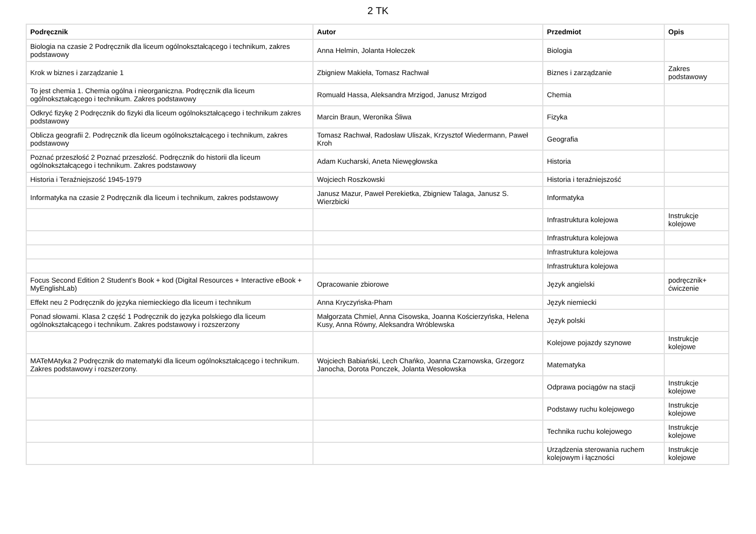2 TK
| Podręcznik | Autor | Przedmiot | Opis |
| --- | --- | --- | --- |
| Biologia na czasie 2 Podręcznik dla liceum ogólnokształcącego i technikum, zakres podstawowy | Anna Helmin, Jolanta Holeczek | Biologia | |
| Krok w biznes i zarządzanie 1 | Zbigniew Makieła, Tomasz Rachwał | Biznes i zarządzanie | Zakres podstawowy |
| To jest chemia 1. Chemia ogólna i nieorganiczna. Podręcznik dla liceum ogólnokształcącego i technikum. Zakres podstawowy | Romuald Hassa, Aleksandra Mrzigod, Janusz Mrzigod | Chemia | |
| Odkryć fizykę 2 Podręcznik do fizyki dla liceum ogólnokształcącego i technikum zakres podstawowy | Marcin Braun, Weronika Śliwa | Fizyka | |
| Oblicza geografii 2. Podręcznik dla liceum ogólnokształcącego i technikum, zakres podstawowy | Tomasz Rachwał, Radosław Uliszak, Krzysztof Wiedermann, Paweł Kroh | Geografia | |
| Poznać przeszłość 2 Poznać przeszłość. Podręcznik do historii dla liceum ogólnokształcącego i technikum. Zakres podstawowy | Adam Kucharski, Aneta Niewęgłowska | Historia | |
| Historia i Teraźniejszość 1945-1979 | Wojciech Roszkowski | Historia i teraźniejszość | |
| Informatyka na czasie 2 Podręcznik dla liceum i technikum, zakres podstawowy | Janusz Mazur, Paweł Perekietka, Zbigniew Talaga, Janusz S. Wierzbicki | Informatyka | |
| | | Infrastruktura kolejowa | Instrukcje kolejowe |
| | | Infrastruktura kolejowa | |
| | | Infrastruktura kolejowa | |
| | | Infrastruktura kolejowa | |
| Focus Second Edition 2 Student’s Book + kod (Digital Resources + Interactive eBook + MyEnglishLab) | Opracowanie zbiorowe | Język angielski | podręcznik+ ćwiczenie |
| Effekt neu 2 Podręcznik do języka niemieckiego dla liceum i technikum | Anna Kryczyńska-Pham | Język niemiecki | |
| Ponad słowami. Klasa 2 część 1 Podręcznik do języka polskiego dla liceum ogólnokształcącego i technikum. Zakres podstawowy i rozszerzony | Małgorzata Chmiel, Anna Cisowska, Joanna Kościerzyńska, Helena Kusy, Anna Równy, Aleksandra Wróblewska | Język polski | |
| | | Kolejowe pojazdy szynowe | Instrukcje kolejowe |
| MATeMAtyka 2 Podręcznik do matematyki dla liceum ogólnokształcącego i technikum. Zakres podstawowy i rozszerzony. | Wojciech Babiański, Lech Chańko, Joanna Czarnowska, Grzegorz Janocha, Dorota Ponczek, Jolanta Wesołowska | Matematyka | |
| | | Odprawa pociągów na stacji | Instrukcje kolejowe |
| | | Podstawy ruchu kolejowego | Instrukcje kolejowe |
| | | Technika ruchu kolejowego | Instrukcje kolejowe |
| | | Urządzenia sterowania ruchem kolejowym i łączności | Instrukcje kolejowe |